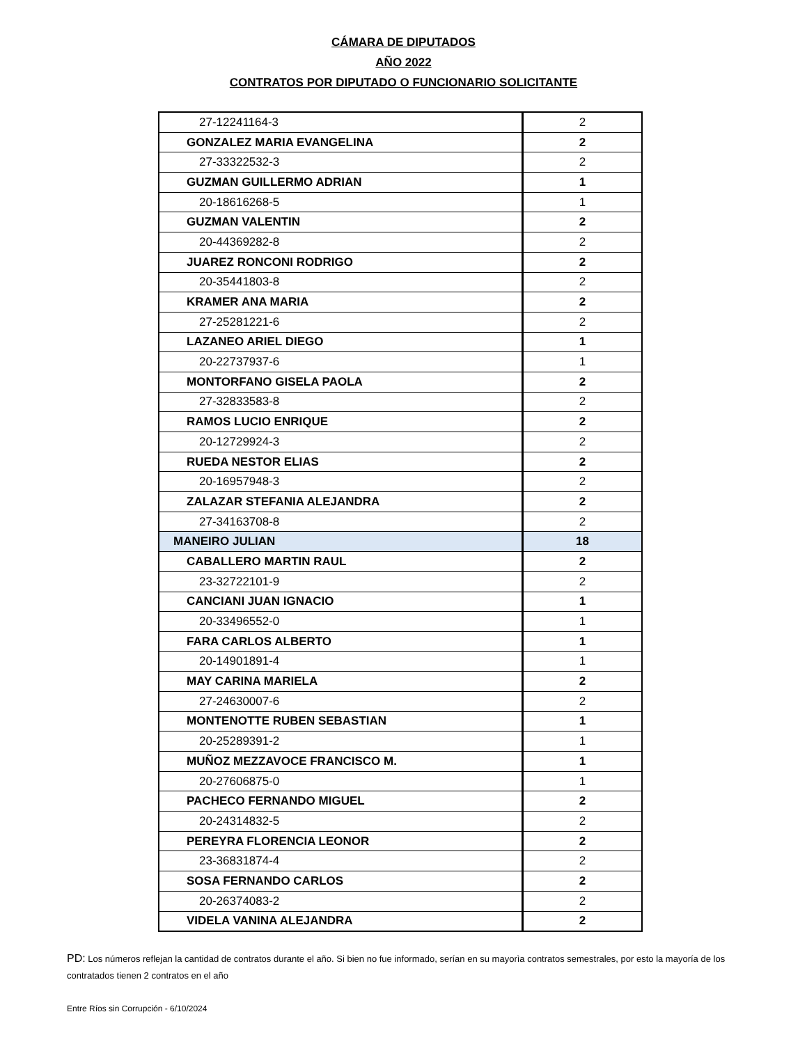CÁMARA DE DIPUTADOS
AÑO 2022
CONTRATOS POR DIPUTADO O FUNCIONARIO SOLICITANTE
| 27-12241164-3 | 2 |
| GONZALEZ MARIA EVANGELINA | 2 |
| 27-33322532-3 | 2 |
| GUZMAN GUILLERMO ADRIAN | 1 |
| 20-18616268-5 | 1 |
| GUZMAN VALENTIN | 2 |
| 20-44369282-8 | 2 |
| JUAREZ RONCONI RODRIGO | 2 |
| 20-35441803-8 | 2 |
| KRAMER ANA MARIA | 2 |
| 27-25281221-6 | 2 |
| LAZANEO ARIEL DIEGO | 1 |
| 20-22737937-6 | 1 |
| MONTORFANO GISELA PAOLA | 2 |
| 27-32833583-8 | 2 |
| RAMOS LUCIO ENRIQUE | 2 |
| 20-12729924-3 | 2 |
| RUEDA NESTOR ELIAS | 2 |
| 20-16957948-3 | 2 |
| ZALAZAR STEFANIA ALEJANDRA | 2 |
| 27-34163708-8 | 2 |
| MANEIRO JULIAN | 18 |
| CABALLERO MARTIN RAUL | 2 |
| 23-32722101-9 | 2 |
| CANCIANI JUAN IGNACIO | 1 |
| 20-33496552-0 | 1 |
| FARA CARLOS ALBERTO | 1 |
| 20-14901891-4 | 1 |
| MAY CARINA MARIELA | 2 |
| 27-24630007-6 | 2 |
| MONTENOTTE RUBEN SEBASTIAN | 1 |
| 20-25289391-2 | 1 |
| MUÑOZ MEZZAVOCE FRANCISCO M. | 1 |
| 20-27606875-0 | 1 |
| PACHECO FERNANDO MIGUEL | 2 |
| 20-24314832-5 | 2 |
| PEREYRA FLORENCIA LEONOR | 2 |
| 23-36831874-4 | 2 |
| SOSA FERNANDO CARLOS | 2 |
| 20-26374083-2 | 2 |
| VIDELA VANINA ALEJANDRA | 2 |
PD: Los números reflejan la cantidad de contratos durante el año. Si bien no fue informado, serían en su mayorìa contratos semestrales, por esto la mayoría de los contratados tienen 2 contratos en el año
Entre Ríos sin Corrupción - 6/10/2024